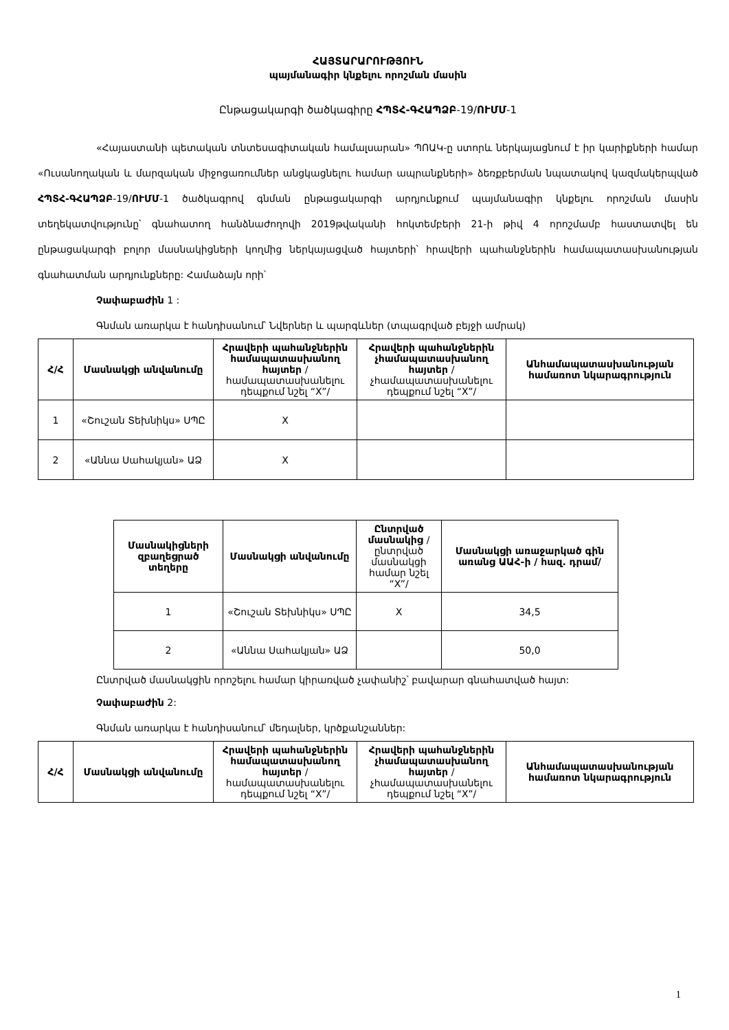ՀԱՅՏԱՐԱՐՈՒԹՅՈՒՆ
պայմանագիր կնքելու որոշման մասին
Ընթացակարգի ծածկագիրը ՀՊՏՀ-ԳՀԱՊՁԲ-19/ՈՒՄՄ-1
«Հայաստանի պետական տնտեսագիտական համալսարան» ՊՈԱԿ-ը ստորև ներկայացնում է իր կարիքների համար «Ուսանողական և մարզական միջոցառումներ անցկացնելու համար ապրանքների» ձեռքբերման նպատակով կազմակերպված ՀՊՏՀ-ԳՀԱՊՁԲ-19/ՈՒՄՄ-1 ծածկագրով գնման ընթացակարգի արդյունքում պայմանագիր կնքելու որոշման մասին տեղեկատվությունը՝ գնահատող հանձնաժողովի 2019թվականի հոկտեմբերի 21-ի թիվ 4 որոշմամբ հաստատվել են ընթացակարգի բոլոր մասնակիցների կողմից ներկայացված հայտերի՝ հրավերի պահանջներին համապատասխանության գնահատման արդյունքները: Համաձայն որի՝
Չափաբաժին 1 :
Գնման առարկա է հանդիսանում՝ Նվերներ և պարգևներ (տպագրված բեյջի ամրակ)
| Հ/Հ | Մասնակցի անվանումը | Հրավերի պահանջներին համապատասխանող հայտեր /համապատասխանելու դեպքում նշել “X”/ | Հրավերի պահանջներին չհամապատասխանող հայտեր /չհամապատասխանելու դեպքում նշել “X”/ | Անհամապատասխանության համառոտ նկարագրություն |
| --- | --- | --- | --- | --- |
| 1 | «Շուշան Տեխնիկս» ՍՊԸ | X | | |
| 2 | «Աննա Սահակյան» ԱՁ | X | | |
| Մասնակիցների զբաղեցրած տեղերը | Մասնակցի անվանումը | Ընտրված մասնակից /ընտրված մասնակցի համար նշել “X”/ | Մասնակցի առաջարկած գին առանց ԱԱՀ-ի / հազ. դրամ/ |
| --- | --- | --- | --- |
| 1 | «Շուշան Տեխնիկս» ՍՊԸ | X | 34,5 |
| 2 | «Աննա Սահակյան» ԱՁ | | 50,0 |
Ընտրված մասնակցին որոշելու համար կիրառված չափանիշ՝ բավարար գնահատված հայտ:
Չափաբաժին 2:
Գնման առարկա է հանդիսանում՝ մեդալներ, կրծքանշաններ:
| Հ/Հ | Մասնակցի անվանումը | Հրավերի պահանջներին համապատասխանող հայտեր /համապատասխանելու դեպքում նշել “X”/ | Հրավերի պահանջներին չհամապատասխանող հայտեր /չհամապատասխանելու դեպքում նշել “X”/ | Անհամապատասխանության համառոտ նկարագրություն |
| --- | --- | --- | --- | --- |
1